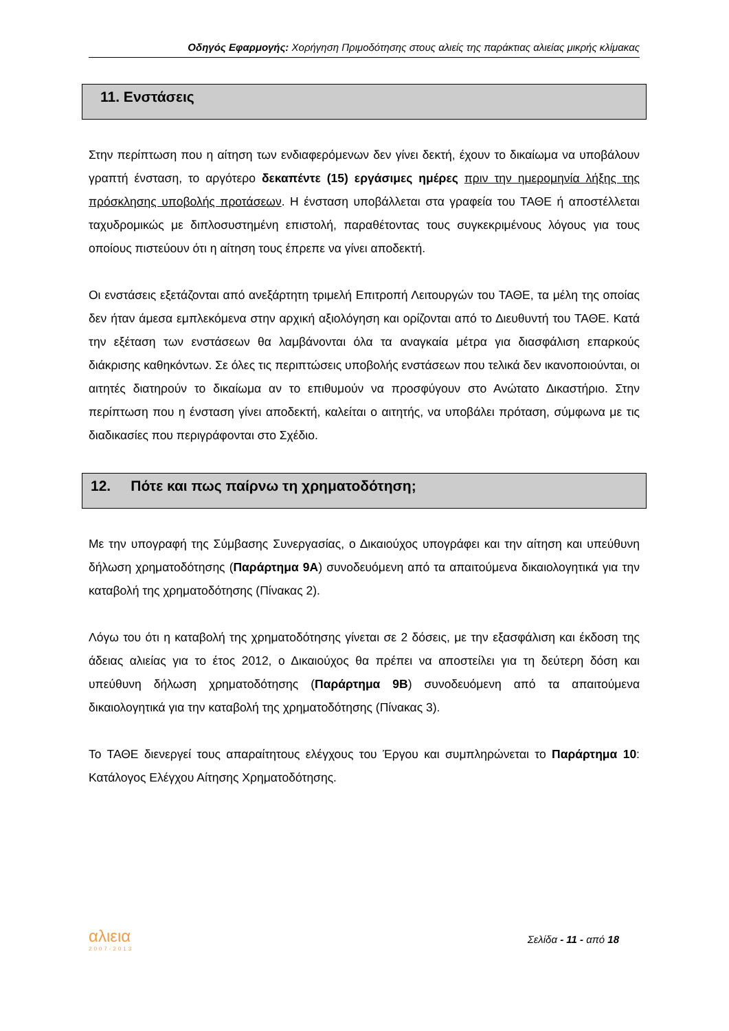Οδηγός Εφαρμογής: Χορήγηση Πριμοδότησης στους αλιείς της παράκτιας αλιείας μικρής κλίμακας
11. Ενστάσεις
Στην περίπτωση που η αίτηση των ενδιαφερόμενων δεν γίνει δεκτή, έχουν το δικαίωμα να υποβάλουν γραπτή ένσταση, το αργότερο δεκαπέντε (15) εργάσιμες ημέρες πριν την ημερομηνία λήξης της πρόσκλησης υποβολής προτάσεων. Η ένσταση υποβάλλεται στα γραφεία του ΤΑΘΕ ή αποστέλλεται ταχυδρομικώς με διπλοσυστημένη επιστολή, παραθέτοντας τους συγκεκριμένους λόγους για τους οποίους πιστεύουν ότι η αίτηση τους έπρεπε να γίνει αποδεκτή.
Οι ενστάσεις εξετάζονται από ανεξάρτητη τριμελή Επιτροπή Λειτουργών του ΤΑΘΕ, τα μέλη της οποίας δεν ήταν άμεσα εμπλεκόμενα στην αρχική αξιολόγηση και ορίζονται από το Διευθυντή του ΤΑΘΕ. Κατά την εξέταση των ενστάσεων θα λαμβάνονται όλα τα αναγκαία μέτρα για διασφάλιση επαρκούς διάκρισης καθηκόντων. Σε όλες τις περιπτώσεις υποβολής ενστάσεων που τελικά δεν ικανοποιούνται, οι αιτητές διατηρούν το δικαίωμα αν το επιθυμούν να προσφύγουν στο Ανώτατο Δικαστήριο. Στην περίπτωση που η ένσταση γίνει αποδεκτή, καλείται ο αιτητής, να υποβάλει πρόταση, σύμφωνα με τις διαδικασίες που περιγράφονται στο Σχέδιο.
12. Πότε και πως παίρνω τη χρηματοδότηση;
Με την υπογραφή της Σύμβασης Συνεργασίας, ο Δικαιούχος υπογράφει και την αίτηση και υπεύθυνη δήλωση χρηματοδότησης (Παράρτημα 9Α) συνοδευόμενη από τα απαιτούμενα δικαιολογητικά για την καταβολή της χρηματοδότησης (Πίνακας 2).
Λόγω του ότι η καταβολή της χρηματοδότησης γίνεται σε 2 δόσεις, με την εξασφάλιση και έκδοση της άδειας αλιείας για το έτος 2012, ο Δικαιούχος θα πρέπει να αποστείλει για τη δεύτερη δόση και υπεύθυνη δήλωση χρηματοδότησης (Παράρτημα 9Β) συνοδευόμενη από τα απαιτούμενα δικαιολογητικά για την καταβολή της χρηματοδότησης (Πίνακας 3).
Το ΤΑΘΕ διενεργεί τους απαραίτητους ελέγχους του Έργου και συμπληρώνεται το Παράρτημα 10: Κατάλογος Ελέγχου Αίτησης Χρηματοδότησης.
αλιεια
2007-2013
Σελίδα - 11 - από 18